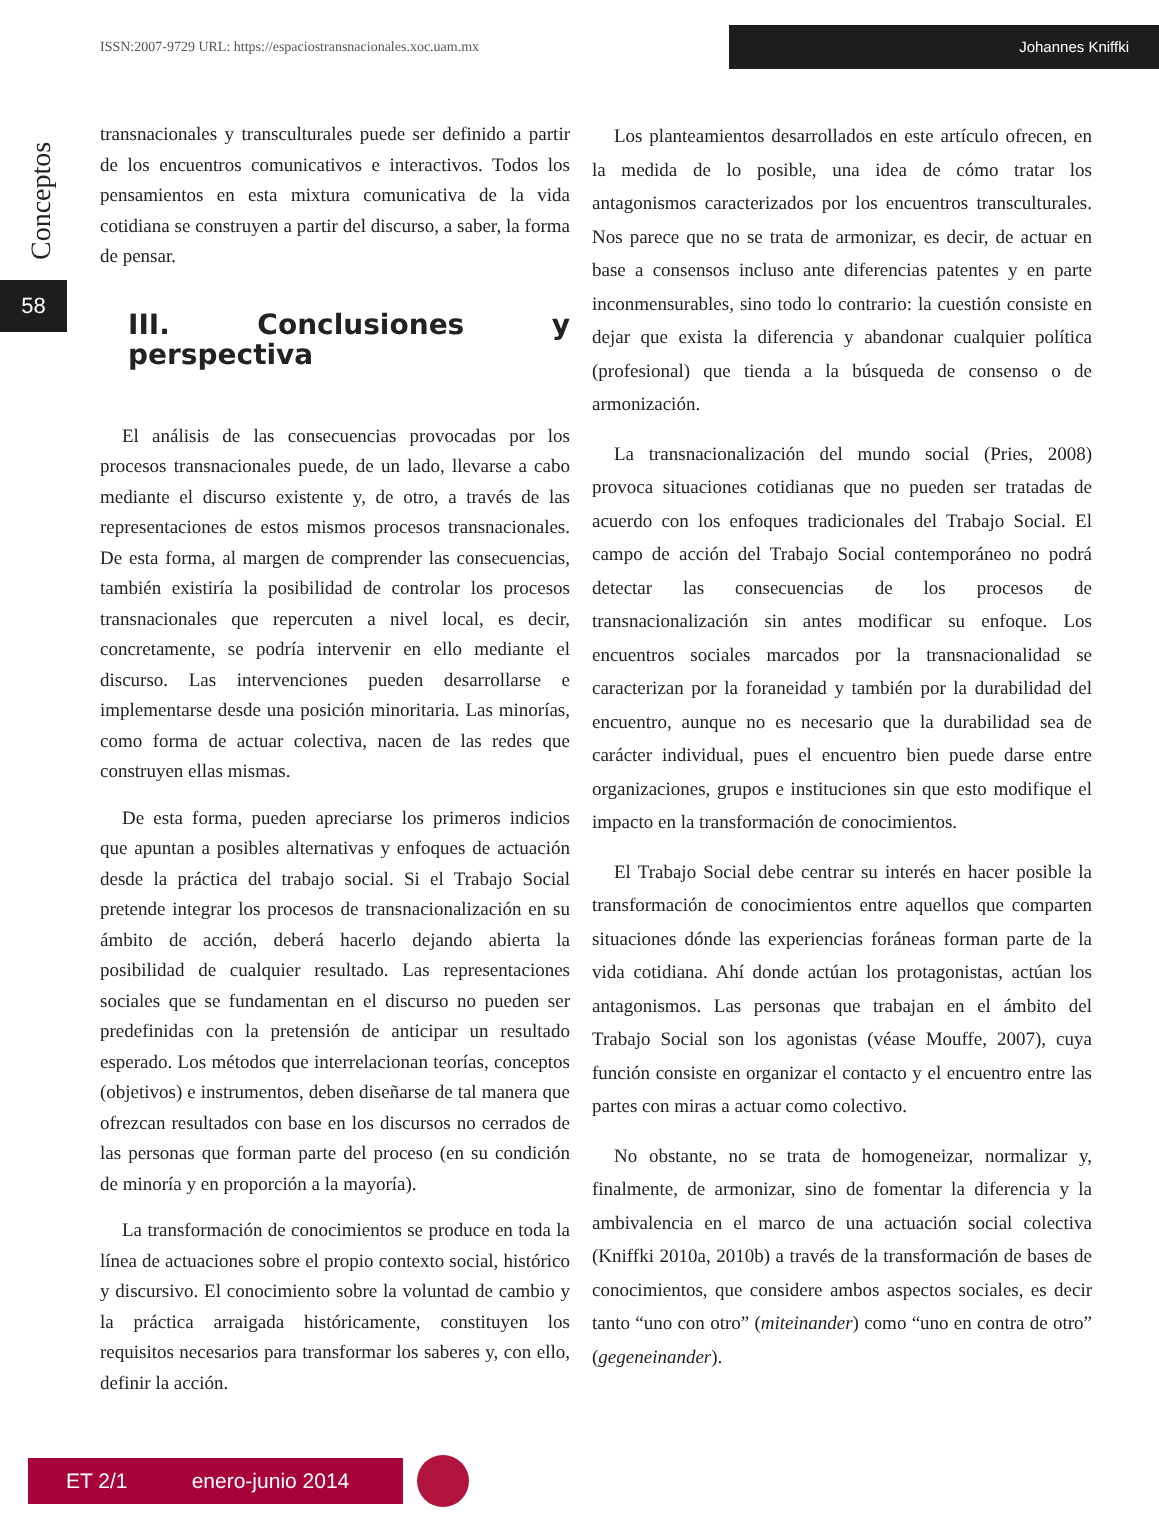ISSN:2007-9729 URL: https://espaciostransnacionales.xoc.uam.mx
Johannes Kniffki
Conceptos
58
transnacionales y transculturales puede ser definido a partir de los encuentros comunicativos e interactivos. Todos los pensamientos en esta mixtura comunicativa de la vida cotidiana se construyen a partir del discurso, a saber, la forma de pensar.
III. Conclusiones y perspectiva
El análisis de las consecuencias provocadas por los procesos transnacionales puede, de un lado, llevarse a cabo mediante el discurso existente y, de otro, a través de las representaciones de estos mismos procesos transnacionales. De esta forma, al margen de comprender las consecuencias, también existiría la posibilidad de controlar los procesos transnacionales que repercuten a nivel local, es decir, concretamente, se podría intervenir en ello mediante el discurso. Las intervenciones pueden desarrollarse e implementarse desde una posición minoritaria. Las minorías, como forma de actuar colectiva, nacen de las redes que construyen ellas mismas.
De esta forma, pueden apreciarse los primeros indicios que apuntan a posibles alternativas y enfoques de actuación desde la práctica del trabajo social. Si el Trabajo Social pretende integrar los procesos de transnacionalización en su ámbito de acción, deberá hacerlo dejando abierta la posibilidad de cualquier resultado. Las representaciones sociales que se fundamentan en el discurso no pueden ser predefinidas con la pretensión de anticipar un resultado esperado. Los métodos que interrelacionan teorías, conceptos (objetivos) e instrumentos, deben diseñarse de tal manera que ofrezcan resultados con base en los discursos no cerrados de las personas que forman parte del proceso (en su condición de minoría y en proporción a la mayoría).
La transformación de conocimientos se produce en toda la línea de actuaciones sobre el propio contexto social, histórico y discursivo. El conocimiento sobre la voluntad de cambio y la práctica arraigada históricamente, constituyen los requisitos necesarios para transformar los saberes y, con ello, definir la acción.
Los planteamientos desarrollados en este artículo ofrecen, en la medida de lo posible, una idea de cómo tratar los antagonismos caracterizados por los encuentros transculturales. Nos parece que no se trata de armonizar, es decir, de actuar en base a consensos incluso ante diferencias patentes y en parte inconmensurables, sino todo lo contrario: la cuestión consiste en dejar que exista la diferencia y abandonar cualquier política (profesional) que tienda a la búsqueda de consenso o de armonización.
La transnacionalización del mundo social (Pries, 2008) provoca situaciones cotidianas que no pueden ser tratadas de acuerdo con los enfoques tradicionales del Trabajo Social. El campo de acción del Trabajo Social contemporáneo no podrá detectar las consecuencias de los procesos de transnacionalización sin antes modificar su enfoque. Los encuentros sociales marcados por la transnacionalidad se caracterizan por la foraneidad y también por la durabilidad del encuentro, aunque no es necesario que la durabilidad sea de carácter individual, pues el encuentro bien puede darse entre organizaciones, grupos e instituciones sin que esto modifique el impacto en la transformación de conocimientos.
El Trabajo Social debe centrar su interés en hacer posible la transformación de conocimientos entre aquellos que comparten situaciones dónde las experiencias foráneas forman parte de la vida cotidiana. Ahí donde actúan los protagonistas, actúan los antagonismos. Las personas que trabajan en el ámbito del Trabajo Social son los agonistas (véase Mouffe, 2007), cuya función consiste en organizar el contacto y el encuentro entre las partes con miras a actuar como colectivo.
No obstante, no se trata de homogeneizar, normalizar y, finalmente, de armonizar, sino de fomentar la diferencia y la ambivalencia en el marco de una actuación social colectiva (Kniffki 2010a, 2010b) a través de la transformación de bases de conocimientos, que considere ambos aspectos sociales, es decir tanto “uno con otro” (miteinander) como “uno en contra de otro” (gegeneinander).
ET 2/1 enero-junio 2014